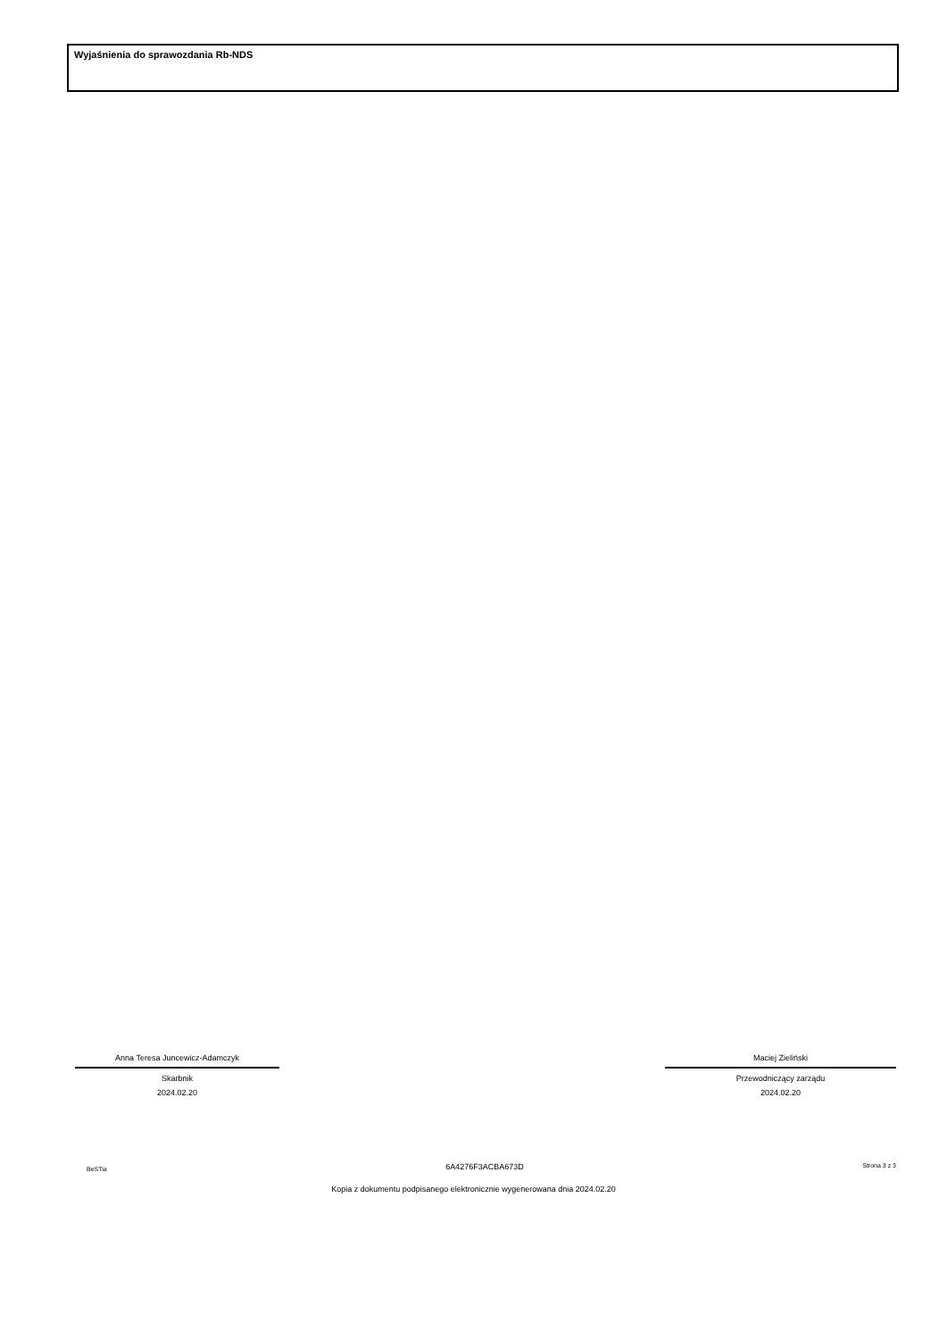Wyjaśnienia do sprawozdania Rb-NDS
Anna Teresa Juncewicz-Adamczyk
Skarbnik
2024.02.20
Maciej Zieliński
Przewodniczący zarządu
2024.02.20
BeSTia 6A4276F3ACBA673D Strona 3 z 3
Kopia z dokumentu podpisanego elektronicznie wygenerowana dnia 2024.02.20